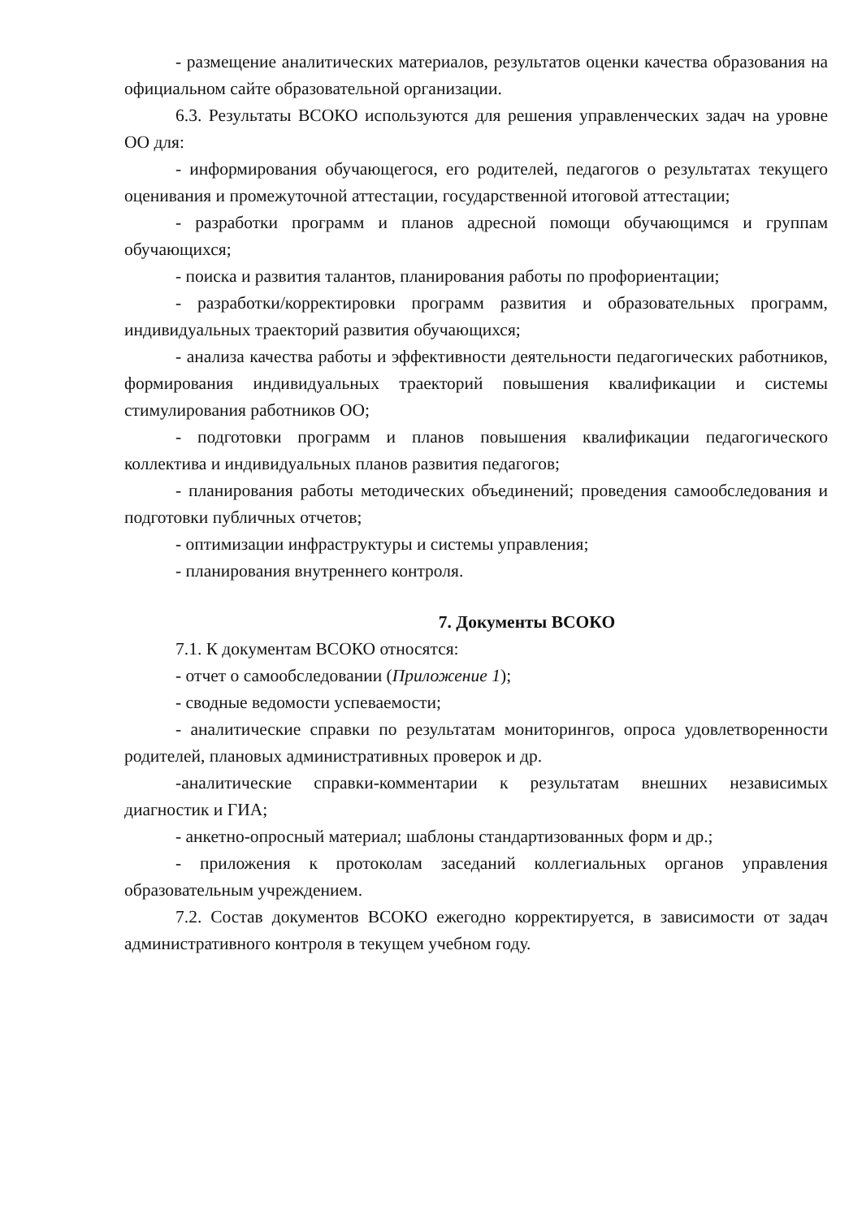- размещение аналитических материалов, результатов оценки качества образования на официальном сайте образовательной организации.
6.3. Результаты ВСОКО используются для решения управленческих задач на уровне ОО для:
- информирования обучающегося, его родителей, педагогов о результатах текущего оценивания и промежуточной аттестации, государственной итоговой аттестации;
- разработки программ и планов адресной помощи обучающимся и группам обучающихся;
- поиска и развития талантов, планирования работы по профориентации;
- разработки/корректировки программ развития и образовательных программ, индивидуальных траекторий развития обучающихся;
- анализа качества работы и эффективности деятельности педагогических работников, формирования индивидуальных траекторий повышения квалификации и системы стимулирования работников ОО;
- подготовки программ и планов повышения квалификации педагогического коллектива и индивидуальных планов развития педагогов;
- планирования работы методических объединений; проведения самообследования и подготовки публичных отчетов;
- оптимизации инфраструктуры и системы управления;
- планирования внутреннего контроля.
7. Документы ВСОКО
7.1. К документам ВСОКО относятся:
- отчет о самообследовании (Приложение 1);
- сводные ведомости успеваемости;
- аналитические справки по результатам мониторингов, опроса удовлетворенности родителей, плановых административных проверок и др.
-аналитические справки-комментарии к результатам внешних независимых диагностик и ГИА;
- анкетно-опросный материал; шаблоны стандартизованных форм и др.;
- приложения к протоколам заседаний коллегиальных органов управления образовательным учреждением.
7.2. Состав документов ВСОКО ежегодно корректируется, в зависимости от задач административного контроля в текущем учебном году.